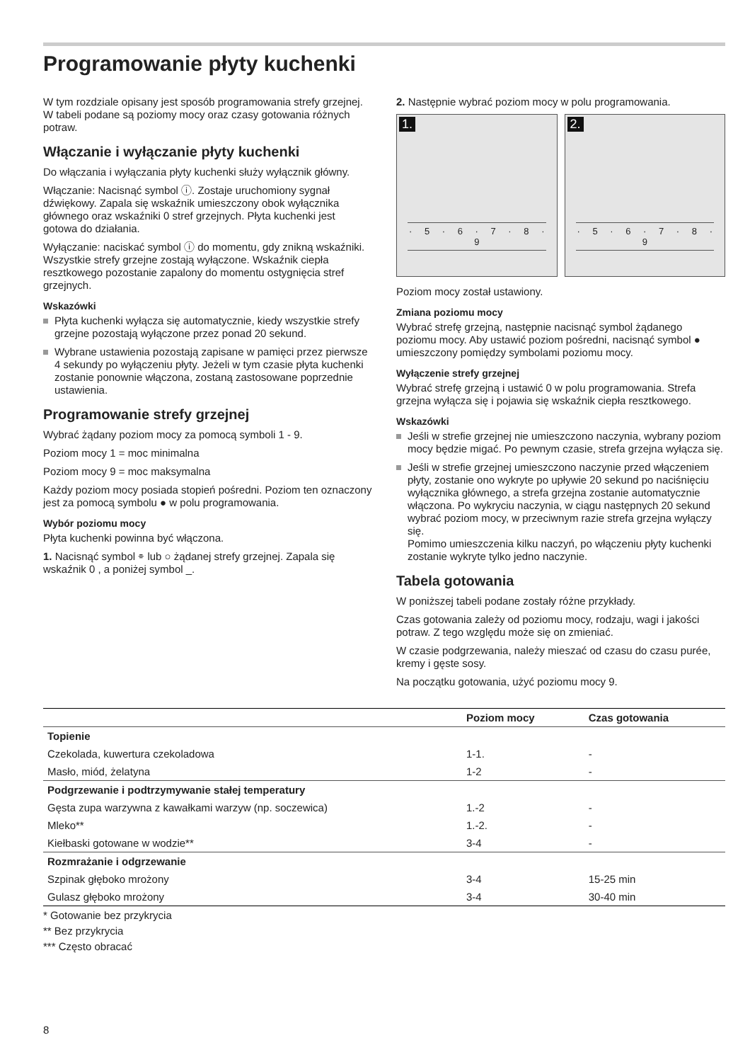Programowanie płyty kuchenki
W tym rozdziale opisany jest sposób programowania strefy grzejnej. W tabeli podane są poziomy mocy oraz czasy gotowania różnych potraw.
Włączanie i wyłączanie płyty kuchenki
Do włączania i wyłączania płyty kuchenki służy wyłącznik główny.
Włączanie: Nacisnąć symbol ⓘ. Zostaje uruchomiony sygnał dźwiękowy. Zapala się wskaźnik umieszczony obok wyłącznika głównego oraz wskaźniki 0 stref grzejnych. Płyta kuchenki jest gotowa do działania.
Wyłączanie: naciskać symbol ⓘ do momentu, gdy znikną wskaźniki. Wszystkie strefy grzejne zostają wyłączone. Wskaźnik ciepła resztkowego pozostanie zapalony do momentu ostygnięcia stref grzejnych.
Wskazówki
Płyta kuchenki wyłącza się automatycznie, kiedy wszystkie strefy grzejne pozostają wyłączone przez ponad 20 sekund.
Wybrane ustawienia pozostają zapisane w pamięci przez pierwsze 4 sekundy po wyłączeniu płyty. Jeżeli w tym czasie płyta kuchenki zostanie ponownie włączona, zostaną zastosowane poprzednie ustawienia.
Programowanie strefy grzejnej
Wybrać żądany poziom mocy za pomocą symboli 1 - 9.
Poziom mocy 1 = moc minimalna
Poziom mocy 9 = moc maksymalna
Każdy poziom mocy posiada stopień pośredni. Poziom ten oznaczony jest za pomocą symbolu ● w polu programowania.
Wybór poziomu mocy
Płyta kuchenki powinna być włączona.
1. Nacisnąć symbol ⌯ lub ○ żądanej strefy grzejnej. Zapala się wskaźnik 0 , a poniżej symbol _.
2. Następnie wybrać poziom mocy w polu programowania.
1.
· 5 · 6 · 7 · 8 · 9
2.
· 5 · 6 · 7 · 8 · 9
Poziom mocy został ustawiony.
Zmiana poziomu mocy
Wybrać strefę grzejną, następnie nacisnąć symbol żądanego poziomu mocy. Aby ustawić poziom pośredni, nacisnąć symbol ● umieszczony pomiędzy symbolami poziomu mocy.
Wyłączenie strefy grzejnej
Wybrać strefę grzejną i ustawić 0 w polu programowania. Strefa grzejna wyłącza się i pojawia się wskaźnik ciepła resztkowego.
Wskazówki
Jeśli w strefie grzejnej nie umieszczono naczynia, wybrany poziom mocy będzie migać. Po pewnym czasie, strefa grzejna wyłącza się.
Jeśli w strefie grzejnej umieszczono naczynie przed włączeniem płyty, zostanie ono wykryte po upływie 20 sekund po naciśnięciu wyłącznika głównego, a strefa grzejna zostanie automatycznie włączona. Po wykryciu naczynia, w ciągu następnych 20 sekund wybrać poziom mocy, w przeciwnym razie strefa grzejna wyłączy się.
Pomimo umieszczenia kilku naczyń, po włączeniu płyty kuchenki zostanie wykryte tylko jedno naczynie.
Tabela gotowania
W poniższej tabeli podane zostały różne przykłady.
Czas gotowania zależy od poziomu mocy, rodzaju, wagi i jakości potraw. Z tego względu może się on zmieniać.
W czasie podgrzewania, należy mieszać od czasu do czasu purée, kremy i gęste sosy.
Na początku gotowania, użyć poziomu mocy 9.
| | Poziom mocy | Czas gotowania |
| --- | --- | --- |
| Topienie | | |
| Czekolada, kuwertura czekoladowa | 1-1. | - |
| Masło, miód, żelatyna | 1-2 | - |
| Podgrzewanie i podtrzymywanie stałej temperatury | | |
| Gęsta zupa warzywna z kawałkami warzyw (np. soczewica) | 1.-2 | - |
| Mleko** | 1.-2. | - |
| Kiełbaski gotowane w wodzie** | 3-4 | - |
| Rozmrażanie i odgrzewanie | | |
| Szpinak głęboko mrożony | 3-4 | 15-25 min |
| Gulasz głęboko mrożony | 3-4 | 30-40 min |
* Gotowanie bez przykrycia
** Bez przykrycia
*** Często obracać
8